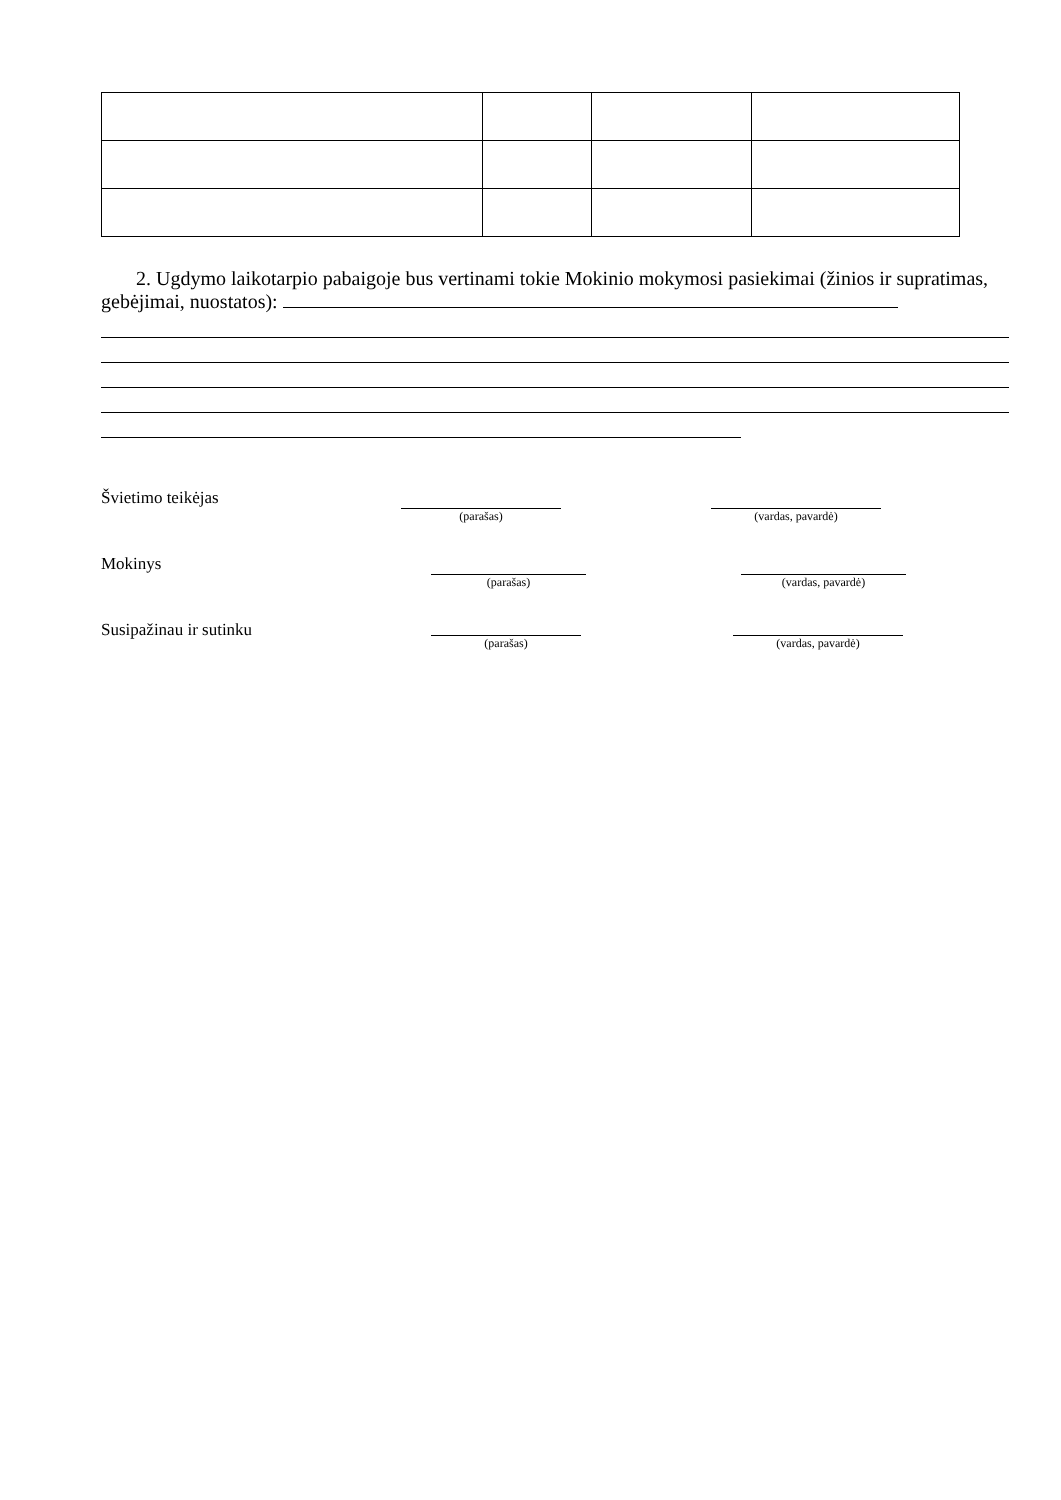2. Ugdymo laikotarpio pabaigoje bus vertinami tokie Mokinio mokymosi pasiekimai (žinios ir supratimas, gebėjimai, nuostatos):
Švietimo teikėjas
(parašas) (vardas, pavardė)
Mokinys
(parašas) (vardas, pavardė)
Susipažinau ir sutinku
(parašas) (vardas, pavardė)